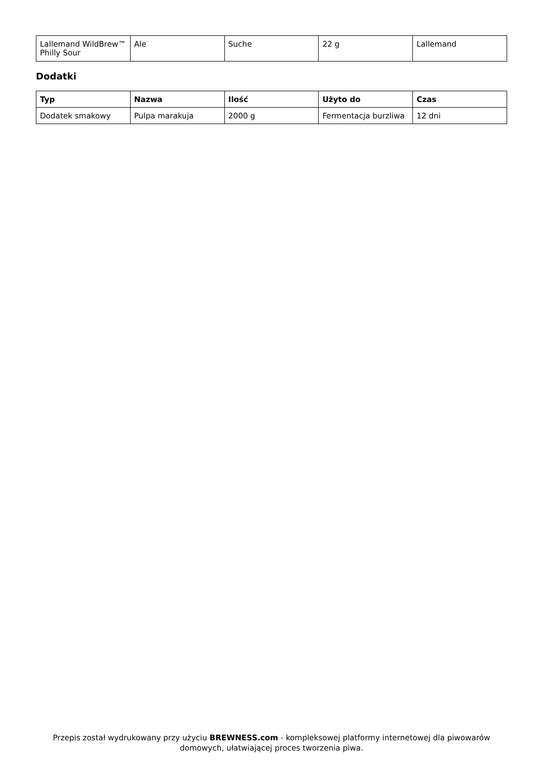| Lallemand WildBrew™ Philly Sour | Ale | Suche | 22 g | Lallemand |
Dodatki
| Typ | Nazwa | Ilość | Użyto do | Czas |
| --- | --- | --- | --- | --- |
| Dodatek smakowy | Pulpa marakuja | 2000 g | Fermentacja burzliwa | 12 dni |
Przepis został wydrukowany przy użyciu BREWNESS.com - kompleksowej platformy internetowej dla piwowarów domowych, ułatwiającej proces tworzenia piwa.